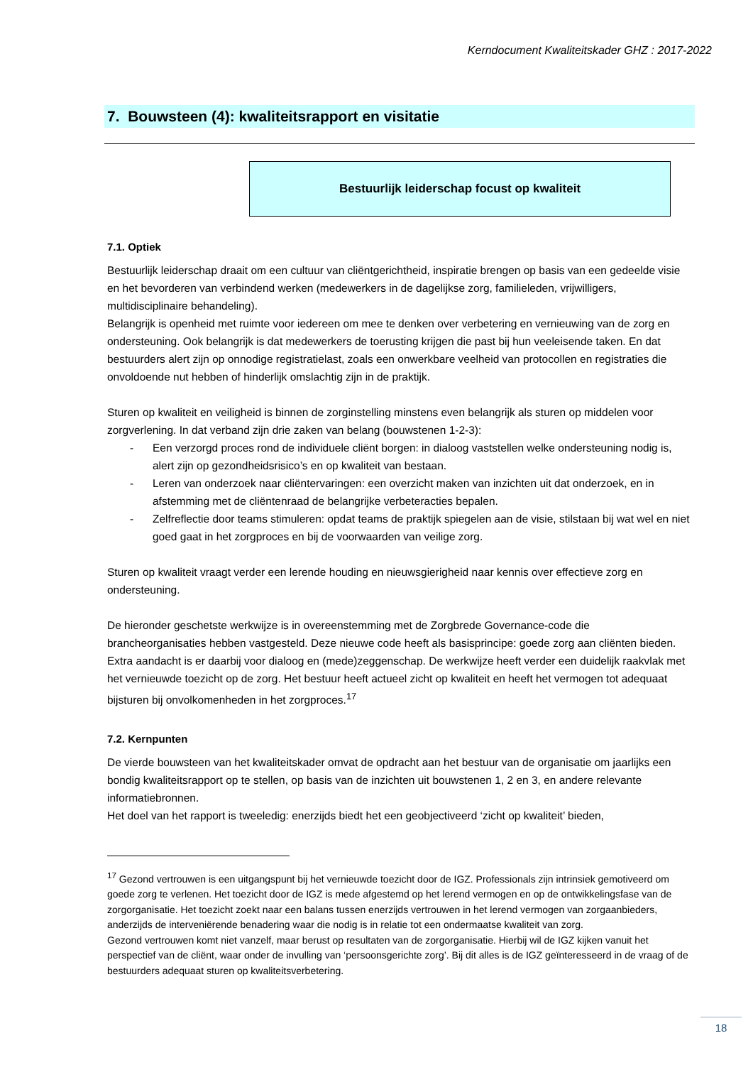Kerndocument Kwaliteitskader GHZ : 2017-2022
7. Bouwsteen (4): kwaliteitsrapport en visitatie
Bestuurlijk leiderschap focust op kwaliteit
7.1. Optiek
Bestuurlijk leiderschap draait om een cultuur van cliëntgerichtheid, inspiratie brengen op basis van een gedeelde visie en het bevorderen van verbindend werken (medewerkers in de dagelijkse zorg, familieleden, vrijwilligers, multidisciplinaire behandeling).
Belangrijk is openheid met ruimte voor iedereen om mee te denken over verbetering en vernieuwing van de zorg en ondersteuning. Ook belangrijk is dat medewerkers de toerusting krijgen die past bij hun veeleisende taken. En dat bestuurders alert zijn op onnodige registratielast, zoals een onwerkbare veelheid van protocollen en registraties die onvoldoende nut hebben of hinderlijk omslachtig zijn in de praktijk.
Sturen op kwaliteit en veiligheid is binnen de zorginstelling minstens even belangrijk als sturen op middelen voor zorgverlening. In dat verband zijn drie zaken van belang (bouwstenen 1-2-3):
- Een verzorgd proces rond de individuele cliënt borgen: in dialoog vaststellen welke ondersteuning nodig is, alert zijn op gezondheidsrisico’s en op kwaliteit van bestaan.
- Leren van onderzoek naar cliëntervaringen: een overzicht maken van inzichten uit dat onderzoek, en in afstemming met de cliëntenraad de belangrijke verbeteracties bepalen.
- Zelfreflectie door teams stimuleren: opdat teams de praktijk spiegelen aan de visie, stilstaan bij wat wel en niet goed gaat in het zorgproces en bij de voorwaarden van veilige zorg.
Sturen op kwaliteit vraagt verder een lerende houding en nieuwsgierigheid naar kennis over effectieve zorg en ondersteuning.
De hieronder geschetste werkwijze is in overeenstemming met de Zorgbrede Governance-code die brancheorganisaties hebben vastgesteld. Deze nieuwe code heeft als basisprincipe: goede zorg aan cliënten bieden. Extra aandacht is er daarbij voor dialoog en (mede)zeggenschap. De werkwijze heeft verder een duidelijk raakvlak met het vernieuwde toezicht op de zorg. Het bestuur heeft actueel zicht op kwaliteit en heeft het vermogen tot adequaat bijsturen bij onvolkomenheden in het zorgproces.<sup>17</sup>
7.2. Kernpunten
De vierde bouwsteen van het kwaliteitskader omvat de opdracht aan het bestuur van de organisatie om jaarlijks een bondig kwaliteitsrapport op te stellen, op basis van de inzichten uit bouwstenen 1, 2 en 3, en andere relevante informatiebronnen.
Het doel van het rapport is tweeledig: enerzijds biedt het een geobjectiveerd ‘zicht op kwaliteit’ bieden,
<sup>17</sup> Gezond vertrouwen is een uitgangspunt bij het vernieuwde toezicht door de IGZ. Professionals zijn intrinsiek gemotiveerd om goede zorg te verlenen. Het toezicht door de IGZ is mede afgestemd op het lerend vermogen en op de ontwikkelingsfase van de zorgorganisatie. Het toezicht zoekt naar een balans tussen enerzijds vertrouwen in het lerend vermogen van zorgaanbieders, anderzijds de interveniërende benadering waar die nodig is in relatie tot een ondermaatse kwaliteit van zorg.
Gezond vertrouwen komt niet vanzelf, maar berust op resultaten van de zorgorganisatie. Hierbij wil de IGZ kijken vanuit het perspectief van de cliënt, waar onder de invulling van ‘persoonsgerichte zorg’. Bij dit alles is de IGZ geïnteresseerd in de vraag of de bestuurders adequaat sturen op kwaliteitsverbetering.
18